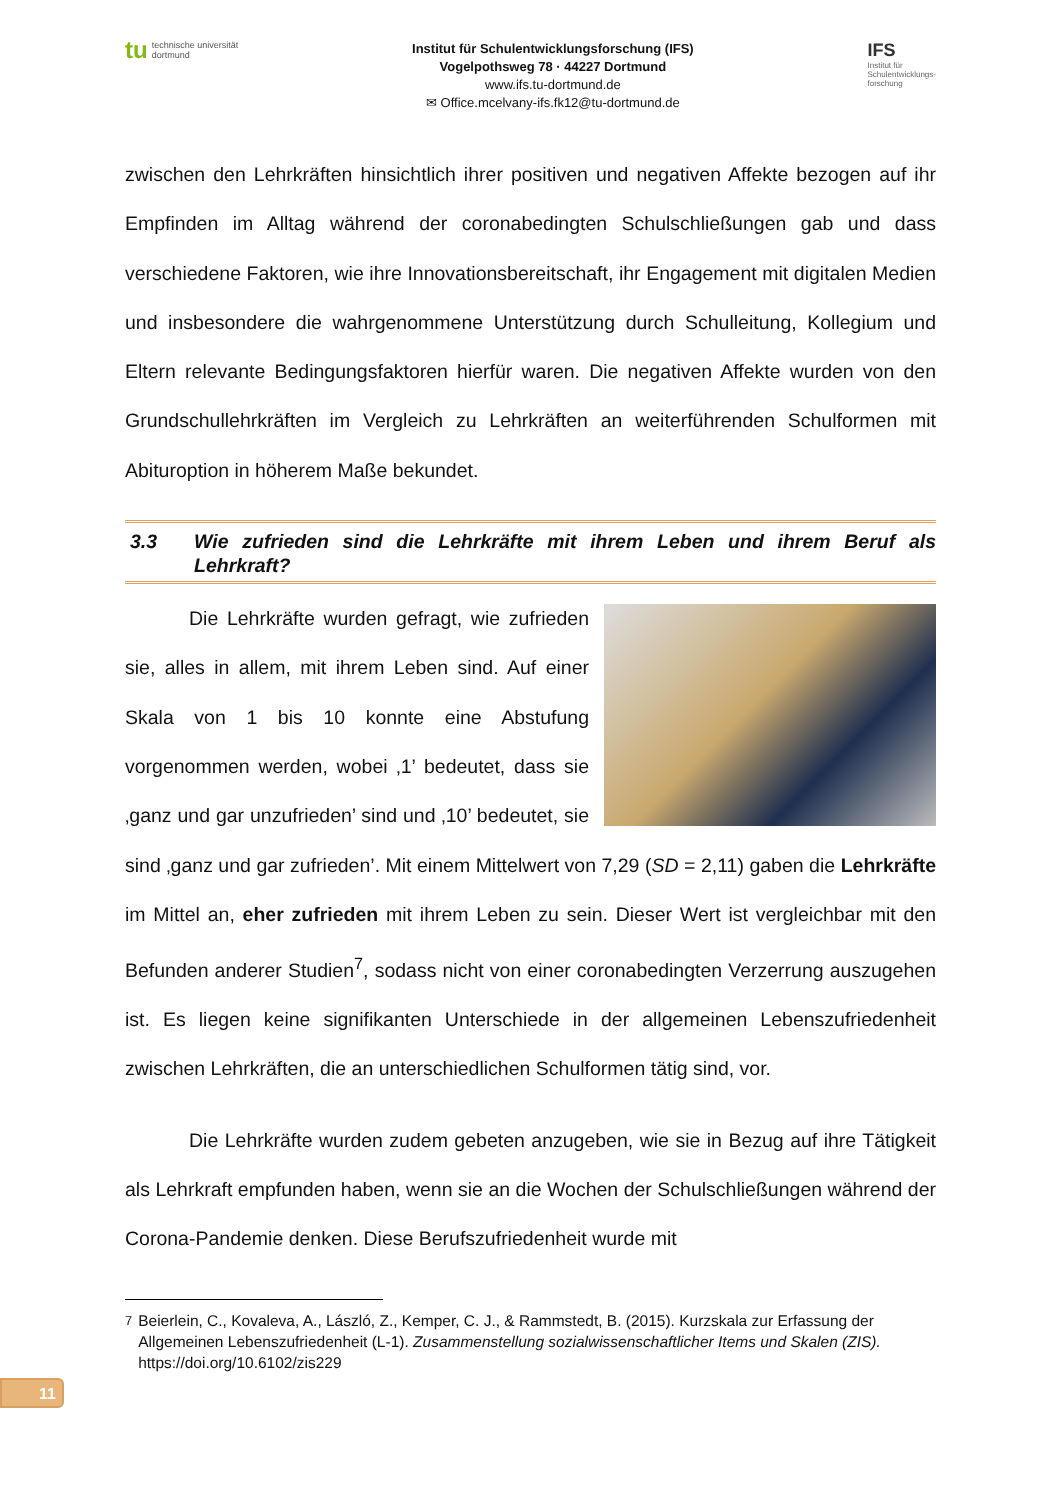tu
technische universität
dortmund
Institut für Schulentwicklungsforschung (IFS)
Vogelpothsweg 78 · 44227 Dortmund
www.ifs.tu-dortmund.de
✉ Office.mcelvany-ifs.fk12@tu-dortmund.de
IFS
Institut für
Schulentwicklungs-
forschung
zwischen den Lehrkräften hinsichtlich ihrer positiven und negativen Affekte bezogen auf ihr Empfinden im Alltag während der coronabedingten Schulschließungen gab und dass verschiedene Faktoren, wie ihre Innovationsbereitschaft, ihr Engagement mit digitalen Medien und insbesondere die wahrgenommene Unterstützung durch Schulleitung, Kollegium und Eltern relevante Bedingungsfaktoren hierfür waren. Die negativen Affekte wurden von den Grundschullehrkräften im Vergleich zu Lehrkräften an weiterführenden Schulformen mit Abituroption in höherem Maße bekundet.
3.3 Wie zufrieden sind die Lehrkräfte mit ihrem Leben und ihrem Beruf als Lehrkraft?
Die Lehrkräfte wurden gefragt, wie zufrieden sie, alles in allem, mit ihrem Leben sind. Auf einer Skala von 1 bis 10 konnte eine Abstufung vorgenommen werden, wobei ‚1’ bedeutet, dass sie ‚ganz und gar unzufrieden’ sind und ‚10’ bedeutet, sie sind ‚ganz und gar zufrieden’. Mit einem Mittelwert von 7,29 (SD = 2,11) gaben die Lehrkräfte im Mittel an, eher zufrieden mit ihrem Leben zu sein. Dieser Wert ist vergleichbar mit den Befunden anderer Studien<sup>7</sup>, sodass nicht von einer coronabedingten Verzerrung auszugehen ist. Es liegen keine signifikanten Unterschiede in der allgemeinen Lebenszufriedenheit zwischen Lehrkräften, die an unterschiedlichen Schulformen tätig sind, vor.
Die Lehrkräfte wurden zudem gebeten anzugeben, wie sie in Bezug auf ihre Tätigkeit als Lehrkraft empfunden haben, wenn sie an die Wochen der Schulschließungen während der Corona-Pandemie denken. Diese Berufszufriedenheit wurde mit
<sup>7</sup> Beierlein, C., Kovaleva, A., László, Z., Kemper, C. J., & Rammstedt, B. (2015). Kurzskala zur Erfassung der Allgemeinen Lebenszufriedenheit (L-1). Zusammenstellung sozialwissenschaftlicher Items und Skalen (ZIS). https://doi.org/10.6102/zis229
11